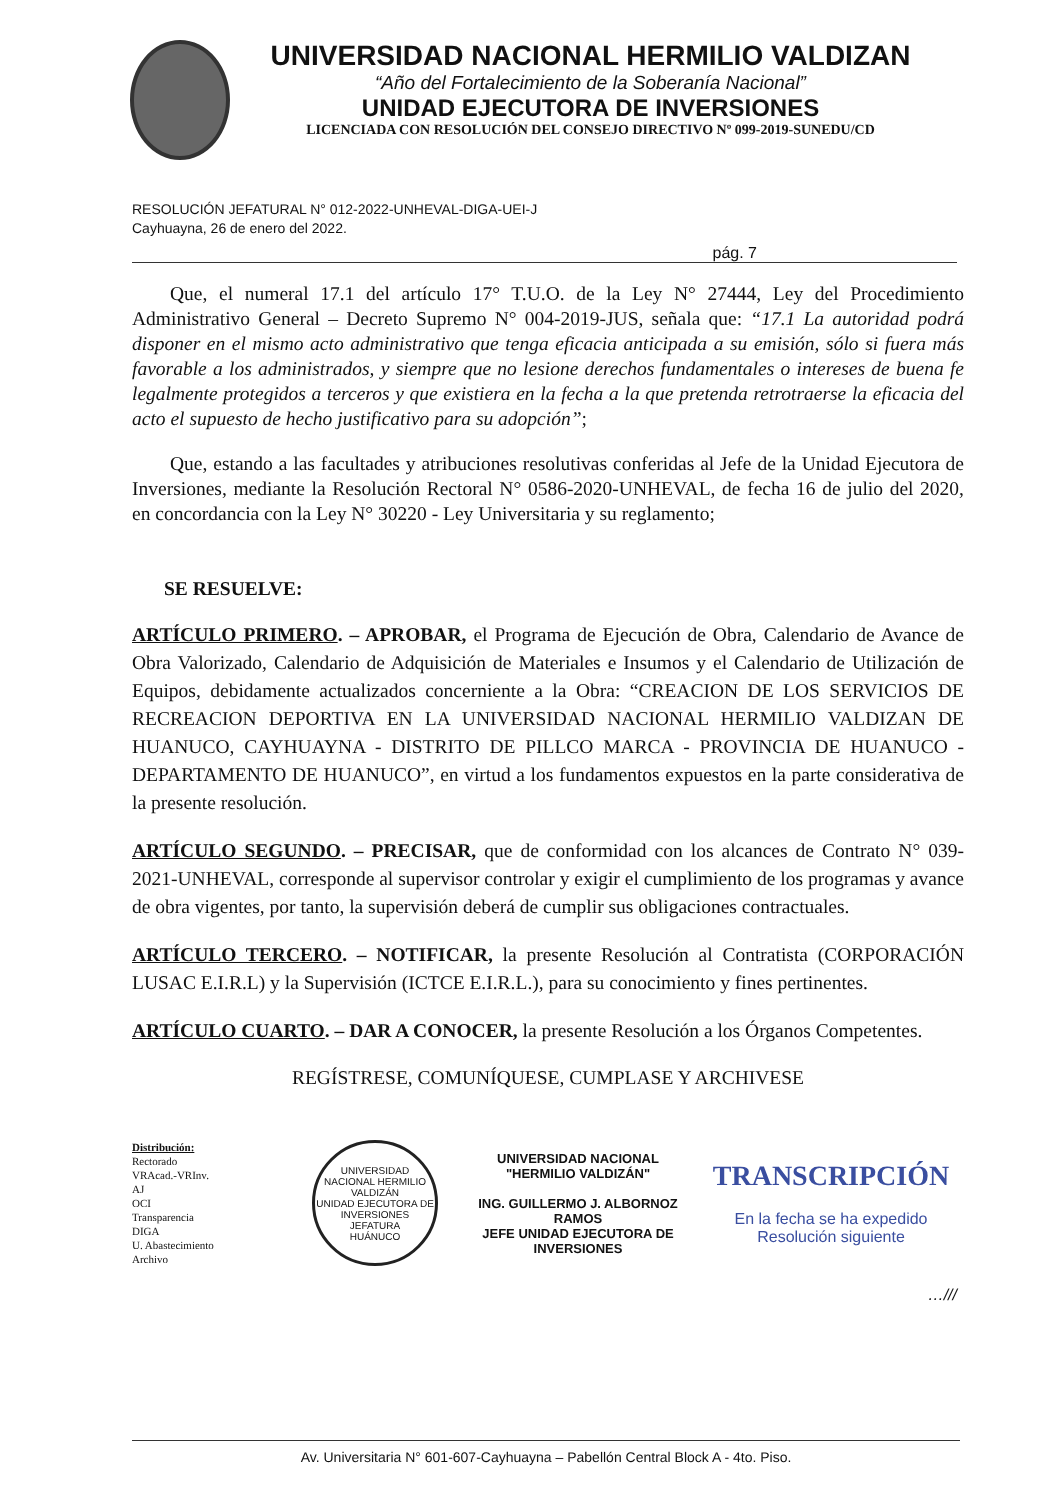UNIVERSIDAD NACIONAL HERMILIO VALDIZAN
“Año del Fortalecimiento de la Soberanía Nacional”
UNIDAD EJECUTORA DE INVERSIONES
LICENCIADA CON RESOLUCIÓN DEL CONSEJO DIRECTIVO Nº 099-2019-SUNEDU/CD
RESOLUCIÓN JEFATURAL N° 012-2022-UNHEVAL-DIGA-UEI-J
Cayhuayna, 26 de enero del 2022.
pág. 7
Que, el numeral 17.1 del artículo 17° T.U.O. de la Ley N° 27444, Ley del Procedimiento Administrativo General – Decreto Supremo N° 004-2019-JUS, señala que: “17.1 La autoridad podrá disponer en el mismo acto administrativo que tenga eficacia anticipada a su emisión, sólo si fuera más favorable a los administrados, y siempre que no lesione derechos fundamentales o intereses de buena fe legalmente protegidos a terceros y que existiera en la fecha a la que pretenda retrotraerse la eficacia del acto el supuesto de hecho justificativo para su adopción”;
Que, estando a las facultades y atribuciones resolutivas conferidas al Jefe de la Unidad Ejecutora de Inversiones, mediante la Resolución Rectoral N° 0586-2020-UNHEVAL, de fecha 16 de julio del 2020, en concordancia con la Ley N° 30220 - Ley Universitaria y su reglamento;
SE RESUELVE:
ARTÍCULO PRIMERO. – APROBAR, el Programa de Ejecución de Obra, Calendario de Avance de Obra Valorizado, Calendario de Adquisición de Materiales e Insumos y el Calendario de Utilización de Equipos, debidamente actualizados concerniente a la Obra: “CREACION DE LOS SERVICIOS DE RECREACION DEPORTIVA EN LA UNIVERSIDAD NACIONAL HERMILIO VALDIZAN DE HUANUCO, CAYHUAYNA - DISTRITO DE PILLCO MARCA - PROVINCIA DE HUANUCO - DEPARTAMENTO DE HUANUCO”, en virtud a los fundamentos expuestos en la parte considerativa de la presente resolución.
ARTÍCULO SEGUNDO. – PRECISAR, que de conformidad con los alcances de Contrato N° 039-2021-UNHEVAL, corresponde al supervisor controlar y exigir el cumplimiento de los programas y avance de obra vigentes, por tanto, la supervisión deberá de cumplir sus obligaciones contractuales.
ARTÍCULO TERCERO. – NOTIFICAR, la presente Resolución al Contratista (CORPORACIÓN LUSAC E.I.R.L) y la Supervisión (ICTCE E.I.R.L.), para su conocimiento y fines pertinentes.
ARTÍCULO CUARTO. – DAR A CONOCER, la presente Resolución a los Órganos Competentes.
REGÍSTRESE, COMUNÍQUESE, CUMPLASE Y ARCHIVESE
Distribución:
Rectorado
VRAcad.-VRInv.
AJ
OCI
Transparencia
DIGA
U. Abastecimiento
Archivo
UNIVERSIDAD NACIONAL HERMILIO VALDIZÁN
UNIDAD EJECUTORA DE INVERSIONES JEFATURA
HUÁNUCO
UNIVERSIDAD NACIONAL
"HERMILIO VALDIZÁN"
ING. GUILLERMO J. ALBORNOZ RAMOS
JEFE UNIDAD EJECUTORA DE INVERSIONES
TRANSCRIPCIÓN
En la fecha se ha expedido
Resolución siguiente
…///
Av. Universitaria N° 601-607-Cayhuayna – Pabellón Central Block A - 4to. Piso.